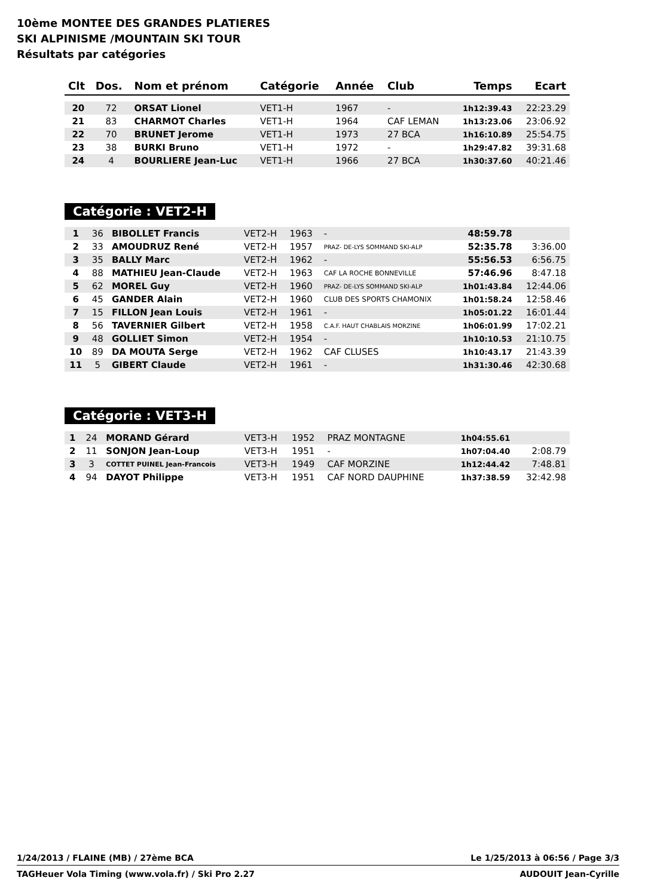10ème MONTEE DES GRANDES PLATIERES
SKI ALPINISME /MOUNTAIN SKI TOUR
Résultats par catégories
| Clt | Dos. | Nom et prénom | Catégorie | Année | Club | Temps | Ecart |
| --- | --- | --- | --- | --- | --- | --- | --- |
| 20 | 72 | ORSAT Lionel | VET1-H | 1967 | - | 1h12:39.43 | 22:23.29 |
| 21 | 83 | CHARMOT Charles | VET1-H | 1964 | CAF LEMAN | 1h13:23.06 | 23:06.92 |
| 22 | 70 | BRUNET Jerome | VET1-H | 1973 | 27 BCA | 1h16:10.89 | 25:54.75 |
| 23 | 38 | BURKI Bruno | VET1-H | 1972 | - | 1h29:47.82 | 39:31.68 |
| 24 | 4 | BOURLIERE Jean-Luc | VET1-H | 1966 | 27 BCA | 1h30:37.60 | 40:21.46 |
Catégorie : VET2-H
| 1 | 36 | BIBOLLET Francis | VET2-H | 1963 | - | 48:59.78 | |
| 2 | 33 | AMOUDRUZ René | VET2-H | 1957 | PRAZ- DE-LYS SOMMAND SKI-ALP | 52:35.78 | 3:36.00 |
| 3 | 35 | BALLY Marc | VET2-H | 1962 | - | 55:56.53 | 6:56.75 |
| 4 | 88 | MATHIEU Jean-Claude | VET2-H | 1963 | CAF LA ROCHE BONNEVILLE | 57:46.96 | 8:47.18 |
| 5 | 62 | MOREL Guy | VET2-H | 1960 | PRAZ- DE-LYS SOMMAND SKI-ALP | 1h01:43.84 | 12:44.06 |
| 6 | 45 | GANDER Alain | VET2-H | 1960 | CLUB DES SPORTS CHAMONIX | 1h01:58.24 | 12:58.46 |
| 7 | 15 | FILLON Jean Louis | VET2-H | 1961 | - | 1h05:01.22 | 16:01.44 |
| 8 | 56 | TAVERNIER Gilbert | VET2-H | 1958 | C.A.F. HAUT CHABLAIS MORZINE | 1h06:01.99 | 17:02.21 |
| 9 | 48 | GOLLIET Simon | VET2-H | 1954 | - | 1h10:10.53 | 21:10.75 |
| 10 | 89 | DA MOUTA Serge | VET2-H | 1962 | CAF CLUSES | 1h10:43.17 | 21:43.39 |
| 11 | 5 | GIBERT Claude | VET2-H | 1961 | - | 1h31:30.46 | 42:30.68 |
Catégorie : VET3-H
| 1 | 24 | MORAND Gérard | VET3-H | 1952 | PRAZ MONTAGNE | 1h04:55.61 | |
| 2 | 11 | SONJON Jean-Loup | VET3-H | 1951 | - | 1h07:04.40 | 2:08.79 |
| 3 | 3 | COTTET PUINEL Jean-Francois | VET3-H | 1949 | CAF MORZINE | 1h12:44.42 | 7:48.81 |
| 4 | 94 | DAYOT Philippe | VET3-H | 1951 | CAF NORD DAUPHINE | 1h37:38.59 | 32:42.98 |
1/24/2013 / FLAINE (MB) / 27ème BCA Le 1/25/2013 à 06:56 / Page 3/3
TAGHeuer Vola Timing (www.vola.fr) / Ski Pro 2.27 AUDOUIT Jean-Cyrille